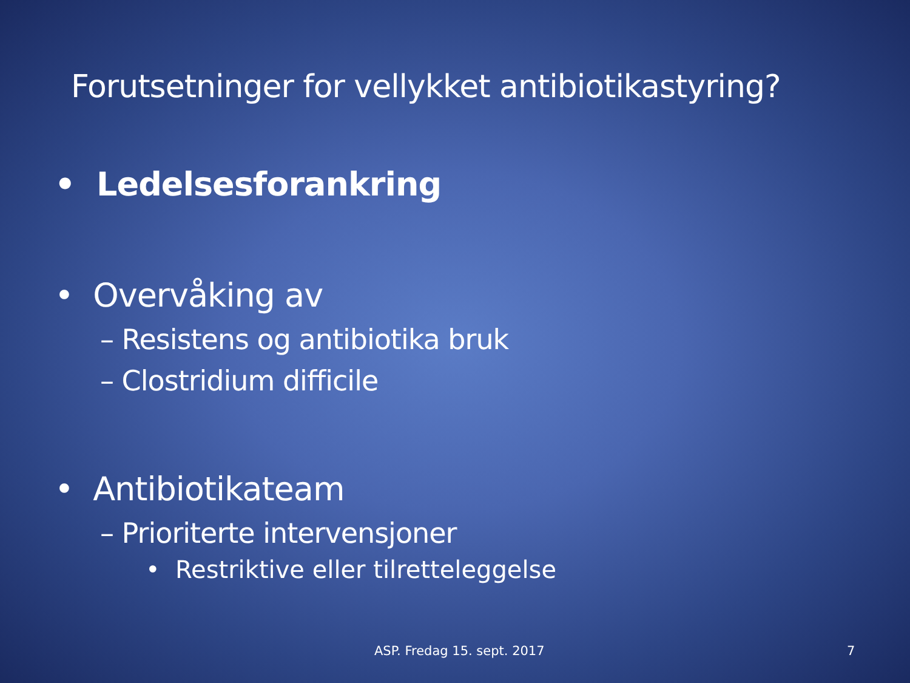Forutsetninger for vellykket antibiotikastyring?
• Ledelsesforankring
• Overvåking av
– Resistens og antibiotika bruk
– Clostridium difficile
• Antibiotikateam
– Prioriterte intervensjoner
• Restriktive eller tilretteleggelse
ASP. Fredag 15. sept. 2017 7